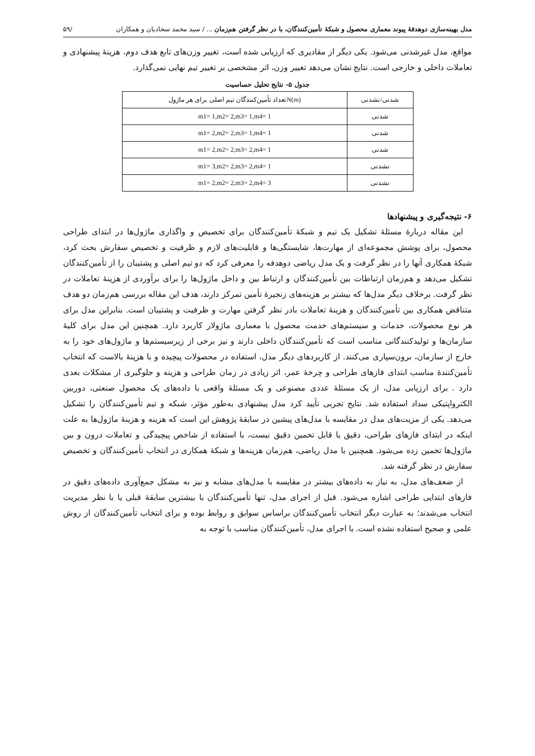مدل بهینه‌سازی دوهدفهٔ پیوند معماری محصول و شبکهٔ تأمین‌کنندگان، با در نظر گرفتن هم‌زمان ... / سید محمد سجادیان و همکاران /۵۹
مواقع، مدل غیرشدنی می‌شود. یکی دیگر از مقادیری که ارزیابی شده است، تغییر وزن‌های تابع هدف دوم، هزینهٔ پیشنهادی و تعاملات داخلی و خارجی است. نتایج نشان می‌دهد تغییر وزن، اثر مشخصی بر تغییر تیم نهایی نمی‌گذارد.
جدول ۵- نتایج تحلیل حساسیت
| شدنی/نشدنی | N(m)تعداد تأمین‌کنندگان تیم اصلی برای هر ماژول |
| --- | --- |
| شدنی | m1= 1,m2= 2,m3= 1,m4= 1 |
| شدنی | m1= 2,m2= 2,m3= 1,m4= 1 |
| شدنی | m1= 2,m2= 2,m3= 2,m4= 1 |
| نشدنی | m1= 3,m2= 2,m3= 2,m4= 1 |
| نشدنی | m1= 2,m2= 2,m3= 2,m4= 3 |
۶- نتیجه‌گیری و پیشنهادها
این مقاله دربارهٔ مسئلهٔ تشکیل یک تیم و شبکهٔ تأمین‌کنندگان برای تخصیص و واگذاری ماژول‌ها در ابتدای طراحی محصول، برای پوشش مجموعه‌ای از مهارت‌ها، شایستگی‌ها و قابلیت‌های لازم و ظرفیت و تخصیص سفارش بحث کرد، شبکهٔ همکاری آنها را در نظر گرفت و یک مدل ریاضی دوهدفه را معرفی کرد که دو تیم اصلی و پشتیبان را از تأمین‌کنندگان تشکیل می‌دهد و هم‌زمان ارتباطات بین تأمین‌کنندگان و ارتباط بین و داخل ماژول‌ها را برای برآوردی از هزینهٔ تعاملات در نظر گرفت. برخلاف دیگر مدل‌ها که بیشتر بر هزینه‌های زنجیرهٔ تأمین تمرکز دارند، هدف این مقاله بررسی هم‌زمان دو هدف متناقض همکاری بین تأمین‌کنندگان و هزینهٔ تعاملات بادر نظر گرفتن مهارت و ظرفیت و پشتیبان است. بنابراین مدل برای هر نوع محصولات، خدمات و سیستم‌های خدمت محصول با معماری ماژولار کاربرد دارد. همچنین این مدل برای کلیهٔ سازمان‌ها و تولیدکنندگانی مناسب است که تأمین‌کنندگان داخلی دارند و نیز برخی از زیرسیستم‌ها و ماژول‌های خود را به خارج از سازمان، برون‌سپاری می‌کنند. از کاربردهای دیگر مدل، استفاده در محصولات پیچیده و با هزینهٔ بالاست که انتخاب تأمین‌کنندهٔ مناسب ابتدای فازهای طراحی و چرخهٔ عمر، اثر زیادی در زمان طراحی و هزینه و جلوگیری از مشکلات بعدی دارد . برای ارزیابی مدل، از یک مسئلهٔ عددی مصنوعی و یک مسئلهٔ واقعی با داده‌های یک محصول صنعتی، دوربین الکترواپتیکی سداد استفاده شد. نتایج تجربی تأیید کرد مدل پیشنهادی به‌طور مؤثر، شبکه و تیم تأمین‌کنندگان را تشکیل می‌دهد. یکی از مزیت‌های مدل در مقایسه با مدل‌های پیشین در سابقهٔ پژوهش این است که هزینه و هزینهٔ ماژول‌ها به علت اینکه در ابتدای فازهای طراحی، دقیق یا قابل تخمین دقیق نیست، با استفاده از شاخص پیچیدگی و تعاملات درون و بین ماژول‌ها تخمین زده می‌شود. همچنین با مدل ریاضی، هم‌زمان هزینه‌ها و شبکهٔ همکاری در انتخاب تأمین‌کنندگان و تخصیص سفارش در نظر گرفته شد.
از ضعف‌های مدل، به نیاز به داده‌های بیشتر در مقایسه با مدل‌های مشابه و نیز به مشکل جمع‌آوری داده‌های دقیق در فازهای ابتدایی طراحی اشاره می‌شود. قبل از اجرای مدل، تنها تأمین‌کنندگان با بیشترین سابقهٔ قبلی یا با نظر مدیریت انتخاب می‌شدند؛ به عبارت دیگر انتخاب تأمین‌کنندگان براساس سوابق و روابط بوده و برای انتخاب تأمین‌کنندگان از روش علمی و صحیح استفاده نشده است. با اجرای مدل، تأمین‌کنندگان مناسب با توجه به